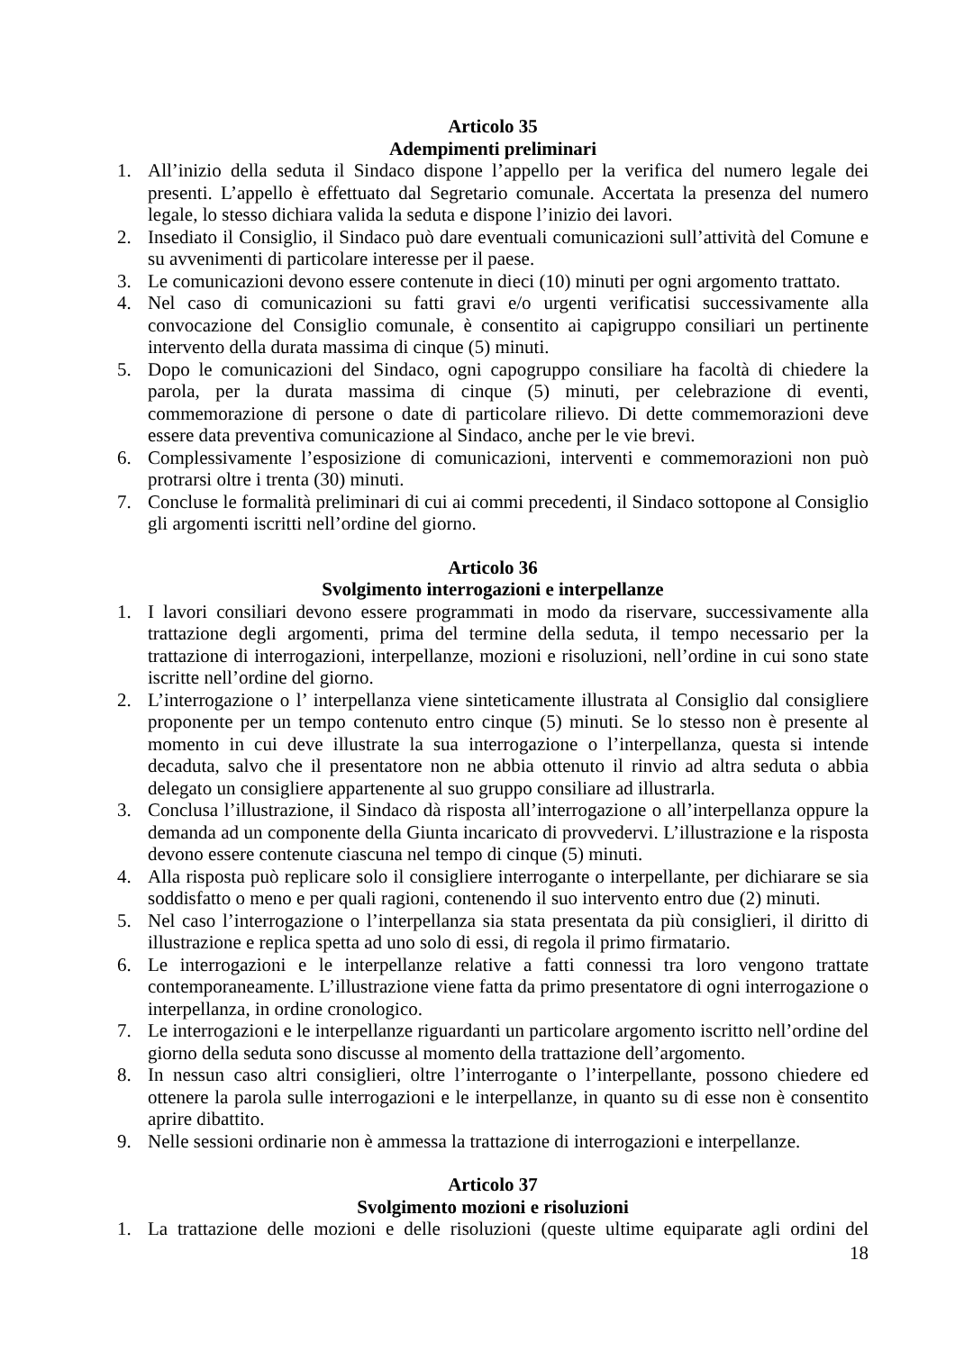Articolo 35
Adempimenti preliminari
1. All’inizio della seduta il Sindaco dispone l’appello per la verifica del numero legale dei presenti. L’appello è effettuato dal Segretario comunale. Accertata la presenza del numero legale, lo stesso dichiara valida la seduta e dispone l’inizio dei lavori.
2. Insediato il Consiglio, il Sindaco può dare eventuali comunicazioni sull’attività del Comune e su avvenimenti di particolare interesse per il paese.
3. Le comunicazioni devono essere contenute in dieci (10) minuti per ogni argomento trattato.
4. Nel caso di comunicazioni su fatti gravi e/o urgenti verificatisi successivamente alla convocazione del Consiglio comunale, è consentito ai capigruppo consiliari un pertinente intervento della durata massima di cinque (5) minuti.
5. Dopo le comunicazioni del Sindaco, ogni capogruppo consiliare ha facoltà di chiedere la parola, per la durata massima di cinque (5) minuti, per celebrazione di eventi, commemorazione di persone o date di particolare rilievo. Di dette commemorazioni deve essere data preventiva comunicazione al Sindaco, anche per le vie brevi.
6. Complessivamente l’esposizione di comunicazioni, interventi e commemorazioni non può protrarsi oltre i trenta (30) minuti.
7. Concluse le formalità preliminari di cui ai commi precedenti, il Sindaco sottopone al Consiglio gli argomenti iscritti nell’ordine del giorno.
Articolo 36
Svolgimento interrogazioni e interpellanze
1. I lavori consiliari devono essere programmati in modo da riservare, successivamente alla trattazione degli argomenti, prima del termine della seduta, il tempo necessario per la trattazione di interrogazioni, interpellanze, mozioni e risoluzioni, nell’ordine in cui sono state iscritte nell’ordine del giorno.
2. L’interrogazione o l’ interpellanza viene sinteticamente illustrata al Consiglio dal consigliere proponente per un tempo contenuto entro cinque (5) minuti. Se lo stesso non è presente al momento in cui deve illustrate la sua interrogazione o l’interpellanza, questa si intende decaduta, salvo che il presentatore non ne abbia ottenuto il rinvio ad altra seduta o abbia delegato un consigliere appartenente al suo gruppo consiliare ad illustrarla.
3. Conclusa l’illustrazione, il Sindaco dà risposta all’interrogazione o all’interpellanza oppure la demanda ad un componente della Giunta incaricato di provvedervi. L’illustrazione e la risposta devono essere contenute ciascuna nel tempo di cinque (5) minuti.
4. Alla risposta può replicare solo il consigliere interrogante o interpellante, per dichiarare se sia soddisfatto o meno e per quali ragioni, contenendo il suo intervento entro due (2) minuti.
5. Nel caso l’interrogazione o l’interpellanza sia stata presentata da più consiglieri, il diritto di illustrazione e replica spetta ad uno solo di essi, di regola il primo firmatario.
6. Le interrogazioni e le interpellanze relative a fatti connessi tra loro vengono trattate contemporaneamente. L’illustrazione viene fatta da primo presentatore di ogni interrogazione o interpellanza, in ordine cronologico.
7. Le interrogazioni e le interpellanze riguardanti un particolare argomento iscritto nell’ordine del giorno della seduta sono discusse al momento della trattazione dell’argomento.
8. In nessun caso altri consiglieri, oltre l’interrogante o l’interpellante, possono chiedere ed ottenere la parola sulle interrogazioni e le interpellanze, in quanto su di esse non è consentito aprire dibattito.
9. Nelle sessioni ordinarie non è ammessa la trattazione di interrogazioni e interpellanze.
Articolo 37
Svolgimento mozioni e risoluzioni
1. La trattazione delle mozioni e delle risoluzioni (queste ultime equiparate agli ordini del
18